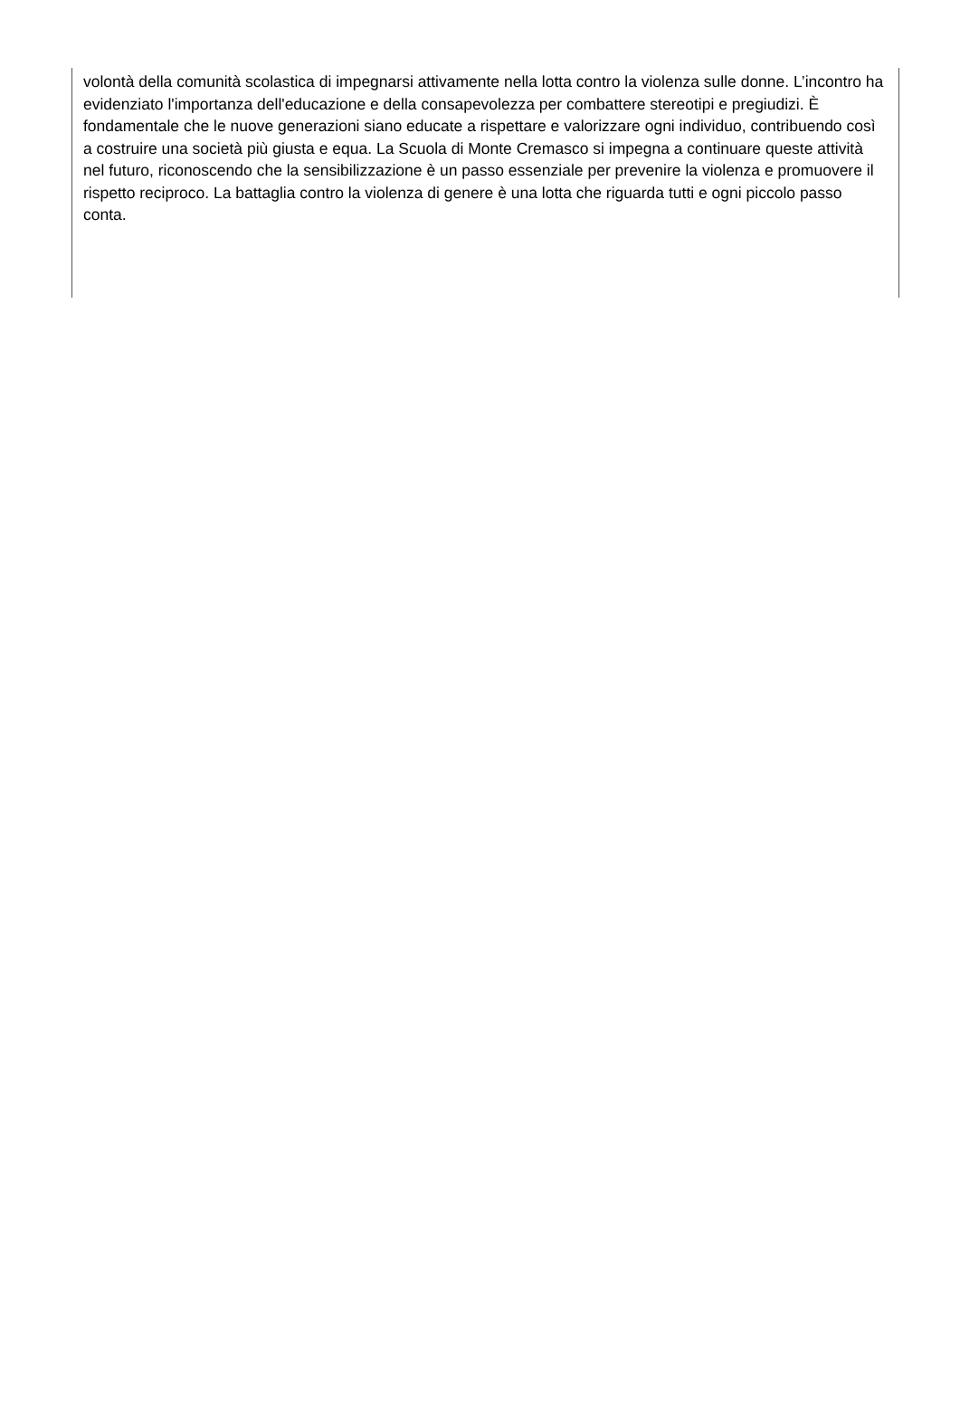volontà della comunità scolastica di impegnarsi attivamente nella lotta contro la violenza sulle donne. L’incontro ha evidenziato l'importanza dell'educazione e della consapevolezza per combattere stereotipi e pregiudizi. È fondamentale che le nuove generazioni siano educate a rispettare e valorizzare ogni individuo, contribuendo così a costruire una società più giusta e equa. La Scuola di Monte Cremasco si impegna a continuare queste attività nel futuro, riconoscendo che la sensibilizzazione è un passo essenziale per prevenire la violenza e promuovere il rispetto reciproco. La battaglia contro la violenza di genere è una lotta che riguarda tutti e ogni piccolo passo conta.